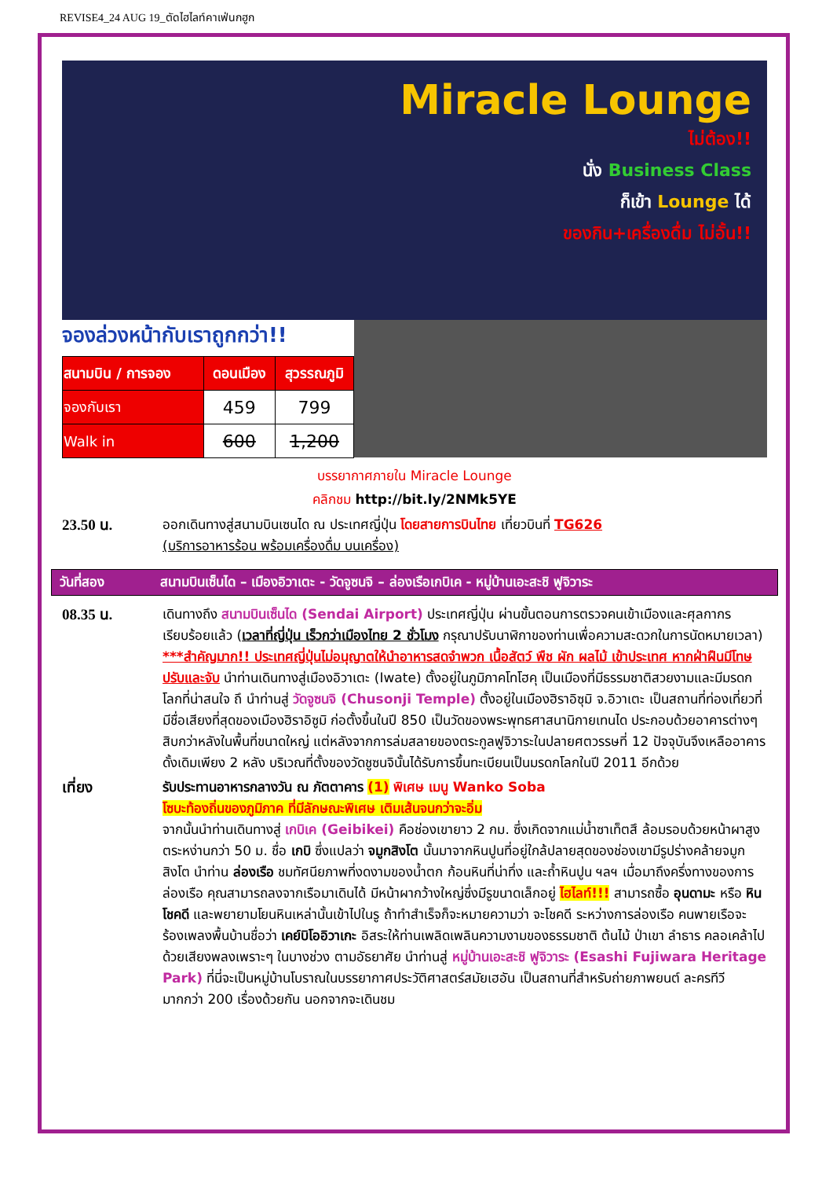REVISE4_24 AUG 19_ตัดไฮไลท์คาเฟ่นกฮูก
Miracle Lounge
ไม่ต้อง!!
นั่ง Business Class
ก็เข้า Lounge ได้
ของกิน+เครื่องดื่ม ไม่อั้น!!
จองล่วงหน้ากับเราถูกกว่า!!
| สนามบิน / การจอง | ดอนเมือง | สุวรรณภูมิ |
| --- | --- | --- |
| จองกับเรา | 459 | 799 |
| Walk in | 600 | 1,200 |
บรรยากาศภายใน Miracle Lounge
คลิกชม http://bit.ly/2NMk5YE
23.50 น. ออกเดินทางสู่สนามบินเซนได ณ ประเทศญี่ปุ่น โดยสายการบินไทย เที่ยวบินที่ TG626
(บริการอาหารร้อน พร้อมเครื่องดื่ม บนเครื่อง)
วันที่สอง สนามบินเซ็นได – เมืองอิวาเตะ - วัดจูซนจิ – ล่องเรือเกบิเค - หมู่บ้านเอะสะชิ ฟูจิวาระ
08.35 น. เดินทางถึง สนามบินเซ็นได (Sendai Airport) ประเทศญี่ปุ่น ผ่านขั้นตอนการตรวจคนเข้าเมืองและศุลกากร เรียบร้อยแล้ว (เวลาที่ญี่ปุ่น เร็วกว่าเมืองไทย 2 ชั่วโมง กรุณาปรับนาฬิกาของท่านเพื่อความสะดวกในการนัดหมายเวลา) ***สำคัญมาก!! ประเทศญี่ปุ่นไม่อนุญาตให้นำอาหารสดจำพวก เนื้อสัตว์ พืช ผัก ผลไม้ เข้าประเทศ หากฝ่าฝืนมีโทษปรับและจับ นำท่านเดินทางสู่เมืองอิวาเตะ (Iwate) ตั้งอยู่ในภูมิภาคโทโฮคุ เป็นเมืองที่มีธรรมชาติสวยงามและมีมรดกโลกที่น่าสนใจ ถึ นำท่านสู่ วัดจูซนจิ (Chusonji Temple) ตั้งอยู่ในเมืองฮิราอิซุมิ จ.อิวาเตะ เป็นสถานที่ท่องเที่ยวที่มีชื่อเสียงที่สุดของเมืองฮิราอิซูมิ ก่อตั้งขึ้นในปี 850 เป็นวัดของพระพุทธศาสนานิกายเทนได ประกอบด้วยอาคารต่างๆ สิบกว่าหลังในพื้นที่ขนาดใหญ่ แต่หลังจากการล่มสลายของตระกูลฟูจิวาระในปลายศตวรรษที่ 12 ปัจจุบันจึงเหลืออาคารดั้งเดิมเพียง 2 หลัง บริเวณที่ตั้งของวัดชูซนจินั้นได้รับการขึ้นทะเบียนเป็นมรดกโลกในปี 2011 อีกด้วย
เที่ยง รับประทานอาหารกลางวัน ณ ภัตตาคาร (1) พิเศษ เมนู Wanko Soba
โซบะท้องถิ่นของภูมิภาค ที่มีลักษณะพิเศษ เติมเส้นจนกว่าจะอิ่ม
จากนั้นนำท่านเดินทางสู่ เกบิเค (Geibikei) คือช่องเขายาว 2 กม. ซึ่งเกิดจากแม่น้ำซาเท็ตสึ ล้อมรอบด้วยหน้าผาสูงตระหง่านกว่า 50 ม. ชื่อ เกบิ ซึ่งแปลว่า จมูกสิงโต นั้นมาจากหินปูนที่อยู่ใกล้ปลายสุดของช่องเขามีรูปร่างคล้ายจมูกสิงโต นำท่าน ล่องเรือ ชมทัศนียภาพที่งดงามของน้ำตก ก้อนหินที่น่าทึ่ง และถ้ำหินปูน ฯลฯ เมื่อมาถึงครึ่งทางของการล่องเรือ คุณสามารถลงจากเรือมาเดินได้ มีหน้าผากว้างใหญ่ซึ่งมีรูขนาดเล็กอยู่ ไฮไลท์!!! สามารถซื้อ อุนดามะ หรือ หินโชคดี และพยายามโยนหินเหล่านั้นเข้าไปในรู ถ้าทำสำเร็จก็จะหมายความว่า จะโชคดี ระหว่างการล่องเรือ คนพายเรือจะร้องเพลงพื้นบ้านชื่อว่า เคย์บิโออิวาเกะ อิสระให้ท่านเพลิดเพลินความงามของธรรมชาติ ต้นไม้ ป่าเขา ลำธาร คลอเคล้าไปด้วยเสียงพลงเพราะๆ ในบางช่วง ตามอัธยาศัย นำท่านสู่ หมู่บ้านเอะสะชิ ฟูจิวาระ (Esashi Fujiwara Heritage Park) ที่นี่จะเป็นหมู่บ้านโบราณในบรรยากาศประวัติศาสตร์สมัยเฮอัน เป็นสถานที่สำหรับถ่ายภาพยนต์ ละครทีวี มากกว่า 200 เรื่องด้วยกัน นอกจากจะเดินชม